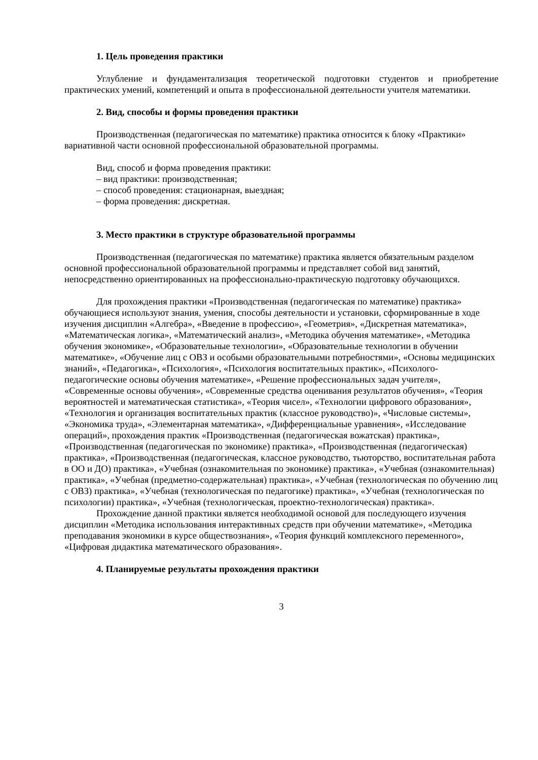1. Цель проведения практики
Углубление и фундаментализация теоретической подготовки студентов и приобретение практических умений, компетенций и опыта в профессиональной деятельности учителя математики.
2. Вид, способы и формы проведения практики
Производственная (педагогическая по математике) практика относится к блоку «Практики» вариативной части основной профессиональной образовательной программы.
Вид, способ и форма проведения практики:
– вид практики: производственная;
– способ проведения: стационарная, выездная;
– форма проведения: дискретная.
3. Место практики в структуре образовательной программы
Производственная (педагогическая по математике) практика является обязательным разделом основной профессиональной образовательной программы и представляет собой вид занятий, непосредственно ориентированных на профессионально-практическую подготовку обучающихся.
Для прохождения практики «Производственная (педагогическая по математике) практика» обучающиеся используют знания, умения, способы деятельности и установки, сформированные в ходе изучения дисциплин «Алгебра», «Введение в профессию», «Геометрия», «Дискретная математика», «Математическая логика», «Математический анализ», «Методика обучения математике», «Методика обучения экономике», «Образовательные технологии», «Образовательные технологии в обучении математике», «Обучение лиц с ОВЗ и особыми образовательными потребностями», «Основы медицинских знаний», «Педагогика», «Психология», «Психология воспитательных практик», «Психолого-педагогические основы обучения математике», «Решение профессиональных задач учителя», «Современные основы обучения», «Современные средства оценивания результатов обучения», «Теория вероятностей и математическая статистика», «Теория чисел», «Технологии цифрового образования», «Технология и организация воспитательных практик (классное руководство)», «Числовые системы», «Экономика труда», «Элементарная математика», «Дифференциальные уравнения», «Исследование операций», прохождения практик «Производственная (педагогическая вожатская) практика», «Производственная (педагогическая по экономике) практика», «Производственная (педагогическая) практика», «Производственная (педагогическая, классное руководство, тьюторство, воспитательная работа в ОО и ДО) практика», «Учебная (ознакомительная по экономике) практика», «Учебная (ознакомительная) практика», «Учебная (предметно-содержательная) практика», «Учебная (технологическая по обучению лиц с ОВЗ) практика», «Учебная (технологическая по педагогике) практика», «Учебная (технологическая по психологии) практика», «Учебная (технологическая, проектно-технологическая) практика».
Прохождение данной практики является необходимой основой для последующего изучения дисциплин «Методика использования интерактивных средств при обучении математике», «Методика преподавания экономики в курсе обществознания», «Теория функций комплексного переменного», «Цифровая дидактика математического образования».
4. Планируемые результаты прохождения практики
3